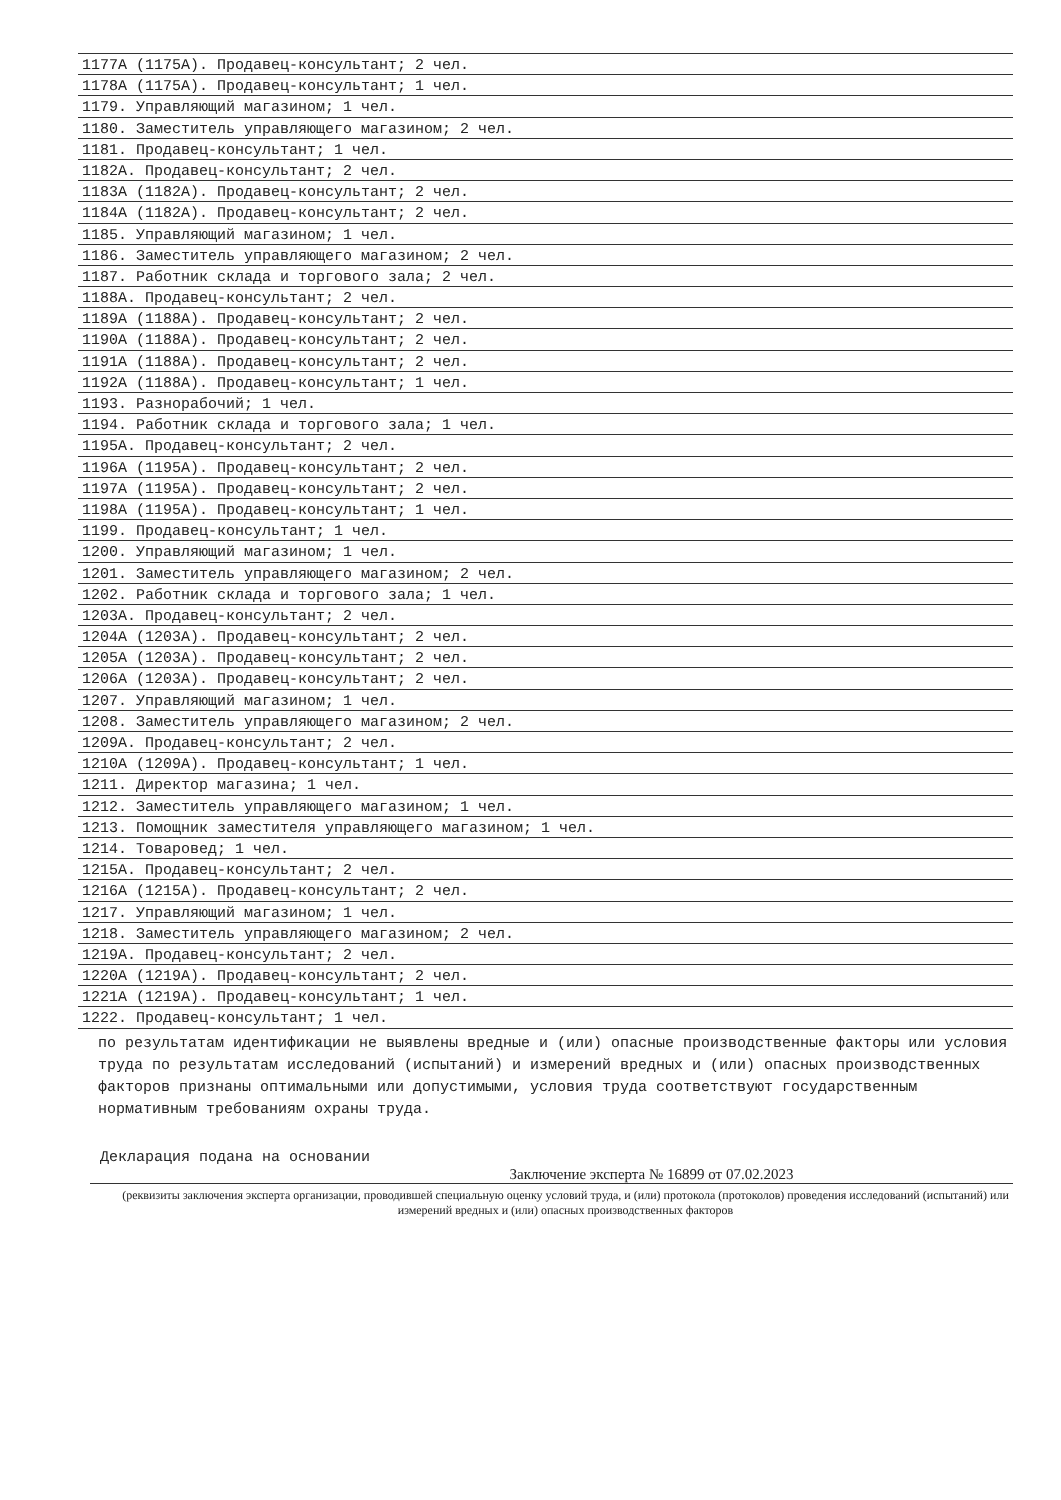1177А (1175А). Продавец-консультант; 2 чел.
1178А (1175А). Продавец-консультант; 1 чел.
1179. Управляющий магазином; 1 чел.
1180. Заместитель управляющего магазином; 2 чел.
1181. Продавец-консультант; 1 чел.
1182А. Продавец-консультант; 2 чел.
1183А (1182А). Продавец-консультант; 2 чел.
1184А (1182А). Продавец-консультант; 2 чел.
1185. Управляющий магазином; 1 чел.
1186. Заместитель управляющего магазином; 2 чел.
1187. Работник склада и торгового зала; 2 чел.
1188А. Продавец-консультант; 2 чел.
1189А (1188А). Продавец-консультант; 2 чел.
1190А (1188А). Продавец-консультант; 2 чел.
1191А (1188А). Продавец-консультант; 2 чел.
1192А (1188А). Продавец-консультант; 1 чел.
1193. Разнорабочий; 1 чел.
1194. Работник склада и торгового зала; 1 чел.
1195А. Продавец-консультант; 2 чел.
1196А (1195А). Продавец-консультант; 2 чел.
1197А (1195А). Продавец-консультант; 2 чел.
1198А (1195А). Продавец-консультант; 1 чел.
1199. Продавец-консультант; 1 чел.
1200. Управляющий магазином; 1 чел.
1201. Заместитель управляющего магазином; 2 чел.
1202. Работник склада и торгового зала; 1 чел.
1203А. Продавец-консультант; 2 чел.
1204А (1203А). Продавец-консультант; 2 чел.
1205А (1203А). Продавец-консультант; 2 чел.
1206А (1203А). Продавец-консультант; 2 чел.
1207. Управляющий магазином; 1 чел.
1208. Заместитель управляющего магазином; 2 чел.
1209А. Продавец-консультант; 2 чел.
1210А (1209А). Продавец-консультант; 1 чел.
1211. Директор магазина; 1 чел.
1212. Заместитель управляющего магазином; 1 чел.
1213. Помощник заместителя управляющего магазином; 1 чел.
1214. Товаровед; 1 чел.
1215А. Продавец-консультант; 2 чел.
1216А (1215А). Продавец-консультант; 2 чел.
1217. Управляющий магазином; 1 чел.
1218. Заместитель управляющего магазином; 2 чел.
1219А. Продавец-консультант; 2 чел.
1220А (1219А). Продавец-консультант; 2 чел.
1221А (1219А). Продавец-консультант; 1 чел.
1222. Продавец-консультант; 1 чел.
по результатам идентификации не выявлены вредные и (или) опасные производственные факторы или условия труда по результатам исследований (испытаний) и измерений вредных и (или) опасных производственных факторов признаны оптимальными или допустимыми, условия труда соответствуют государственным нормативным требованиям охраны труда.
Декларация подана на основании
Заключение эксперта № 16899 от 07.02.2023
(реквизиты заключения эксперта организации, проводившей специальную оценку условий труда, и (или) протокола (протоколов) проведения исследований (испытаний) или измерений вредных и (или) опасных производственных факторов